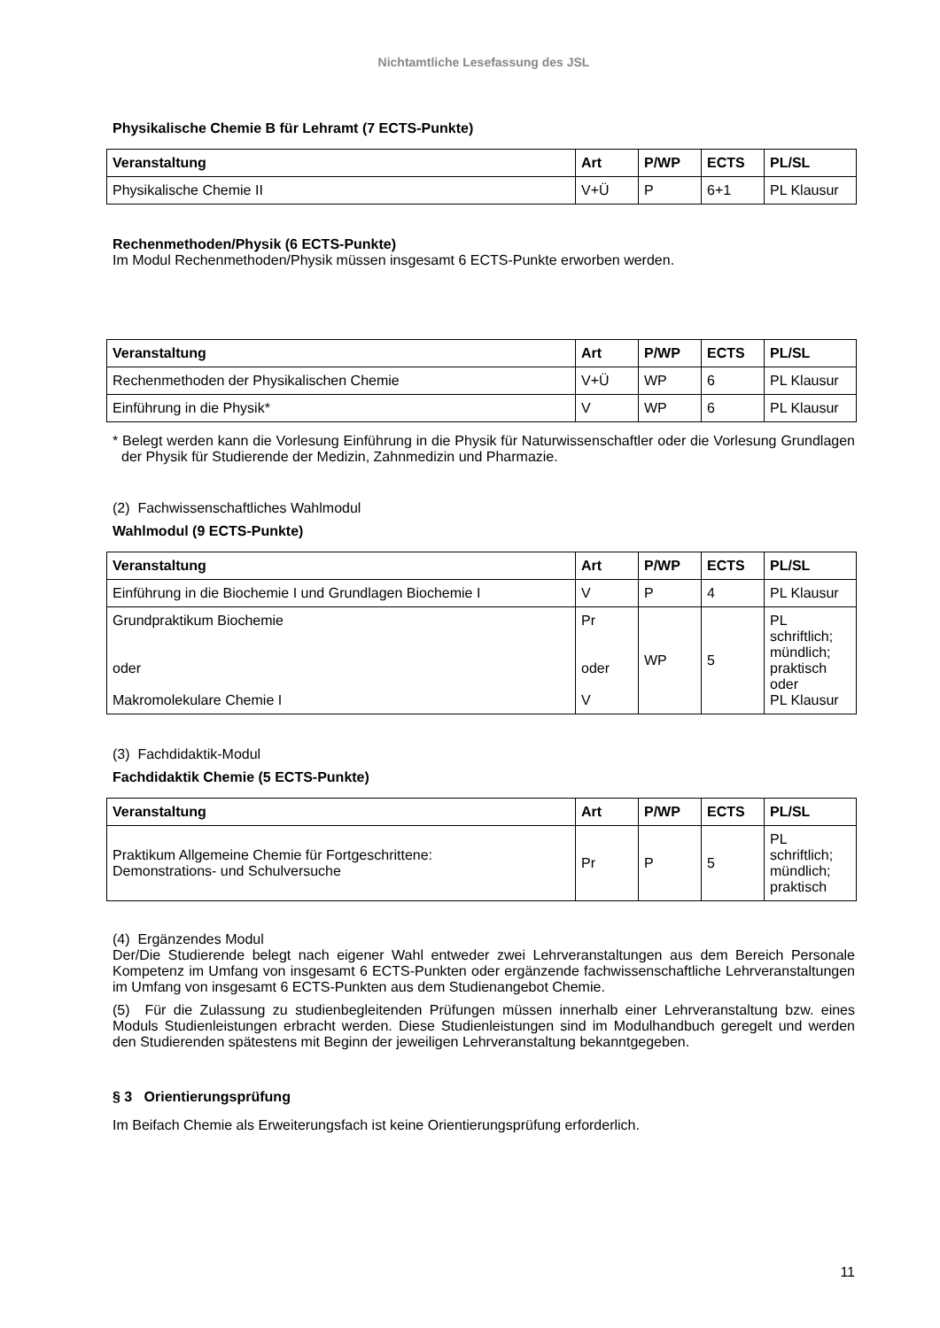Nichtamtliche Lesefassung des JSL
Physikalische Chemie B für Lehramt (7 ECTS-Punkte)
| Veranstaltung | Art | P/WP | ECTS | PL/SL |
| --- | --- | --- | --- | --- |
| Physikalische Chemie II | V+Ü | P | 6+1 | PL Klausur |
Rechenmethoden/Physik (6 ECTS-Punkte)
Im Modul Rechenmethoden/Physik müssen insgesamt 6 ECTS-Punkte erworben werden.
| Veranstaltung | Art | P/WP | ECTS | PL/SL |
| --- | --- | --- | --- | --- |
| Rechenmethoden der Physikalischen Chemie | V+Ü | WP | 6 | PL Klausur |
| Einführung in die Physik* | V | WP | 6 | PL Klausur |
* Belegt werden kann die Vorlesung Einführung in die Physik für Naturwissenschaftler oder die Vorlesung Grundlagen der Physik für Studierende der Medizin, Zahnmedizin und Pharmazie.
(2) Fachwissenschaftliches Wahlmodul
Wahlmodul (9 ECTS-Punkte)
| Veranstaltung | Art | P/WP | ECTS | PL/SL |
| --- | --- | --- | --- | --- |
| Einführung in die Biochemie I und Grundlagen Biochemie I | V | P | 4 | PL Klausur |
| Grundpraktikum Biochemie oder Makromolekulare Chemie I | Pr oder V | WP | 5 | PL schriftlich; mündlich; praktisch oder PL Klausur |
(3) Fachdidaktik-Modul
Fachdidaktik Chemie (5 ECTS-Punkte)
| Veranstaltung | Art | P/WP | ECTS | PL/SL |
| --- | --- | --- | --- | --- |
| Praktikum Allgemeine Chemie für Fortgeschrittene: Demonstrations- und Schulversuche | Pr | P | 5 | PL schriftlich; mündlich; praktisch |
(4) Ergänzendes Modul
Der/Die Studierende belegt nach eigener Wahl entweder zwei Lehrveranstaltungen aus dem Bereich Personale Kompetenz im Umfang von insgesamt 6 ECTS-Punkten oder ergänzende fachwissenschaftliche Lehrveranstaltungen im Umfang von insgesamt 6 ECTS-Punkten aus dem Studienangebot Chemie.
(5) Für die Zulassung zu studienbegleitenden Prüfungen müssen innerhalb einer Lehrveranstaltung bzw. eines Moduls Studienleistungen erbracht werden. Diese Studienleistungen sind im Modulhandbuch geregelt und werden den Studierenden spätestens mit Beginn der jeweiligen Lehrveranstaltung bekanntgegeben.
§ 3 Orientierungsprüfung
Im Beifach Chemie als Erweiterungsfach ist keine Orientierungsprüfung erforderlich.
11